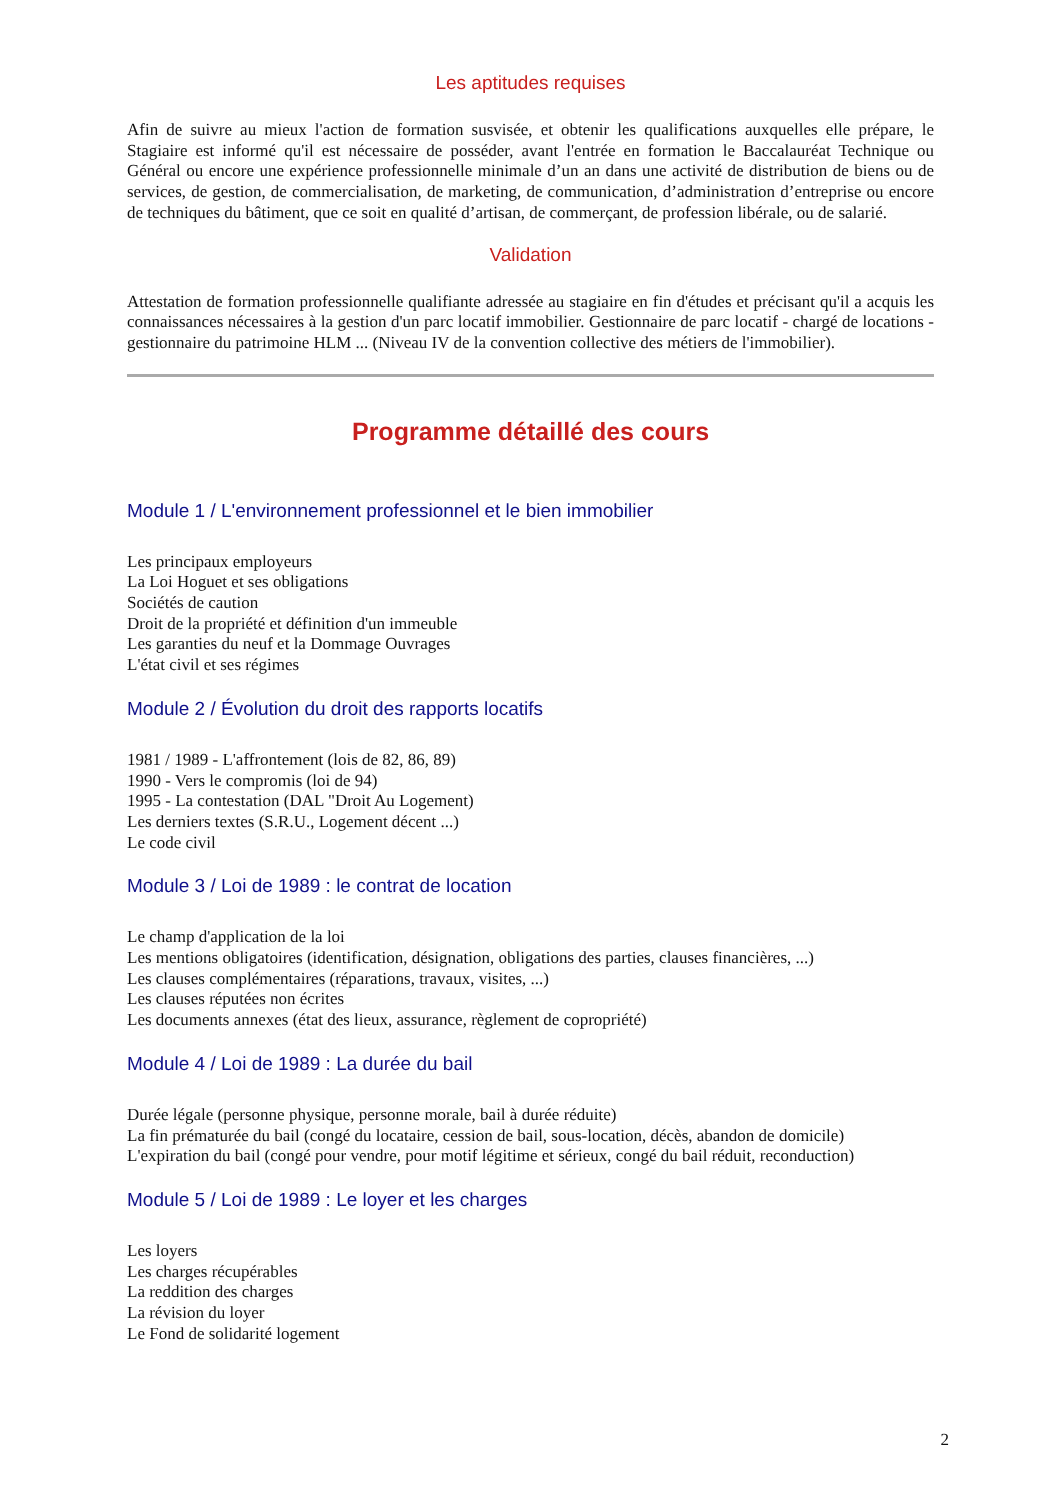Les aptitudes requises
Afin de suivre au mieux l'action de formation susvisée, et obtenir les qualifications auxquelles elle prépare, le Stagiaire est informé qu'il est nécessaire de posséder, avant l'entrée en formation le Baccalauréat Technique ou Général ou encore une expérience professionnelle minimale d’un an dans une activité de distribution de biens ou de services, de gestion, de commercialisation, de marketing, de communication, d’administration d’entreprise ou encore de techniques du bâtiment, que ce soit en qualité d’artisan, de commerçant, de profession libérale, ou de salarié.
Validation
Attestation de formation professionnelle qualifiante adressée au stagiaire en fin d'études et précisant qu'il a acquis les connaissances nécessaires à la gestion d'un parc locatif immobilier. Gestionnaire de parc locatif - chargé de locations - gestionnaire du patrimoine HLM ... (Niveau IV de la convention collective des métiers de l'immobilier).
Programme détaillé des cours
Module 1 / L'environnement professionnel et le bien immobilier
Les principaux employeurs
La Loi Hoguet et ses obligations
Sociétés de caution
Droit de la propriété et définition d'un immeuble
Les garanties du neuf et la Dommage Ouvrages
L'état civil et ses régimes
Module 2 / Évolution du droit des rapports locatifs
1981 / 1989 - L'affrontement (lois de 82, 86, 89)
1990 - Vers le compromis (loi de 94)
1995 - La contestation (DAL "Droit Au Logement)
Les derniers textes (S.R.U., Logement décent ...)
Le code civil
Module 3 / Loi de 1989 : le contrat de location
Le champ d'application de la loi
Les mentions obligatoires (identification, désignation, obligations des parties, clauses financières, ...)
Les clauses complémentaires (réparations, travaux, visites, ...)
Les clauses réputées non écrites
Les documents annexes (état des lieux, assurance, règlement de copropriété)
Module 4 / Loi de 1989 : La durée du bail
Durée légale (personne physique, personne morale, bail à durée réduite)
La fin prématurée du bail (congé du locataire, cession de bail, sous-location, décès, abandon de domicile)
L'expiration du bail (congé pour vendre, pour motif légitime et sérieux, congé du bail réduit, reconduction)
Module 5 / Loi de 1989 : Le loyer et les charges
Les loyers
Les charges récupérables
La reddition des charges
La révision du loyer
Le Fond de solidarité logement
2